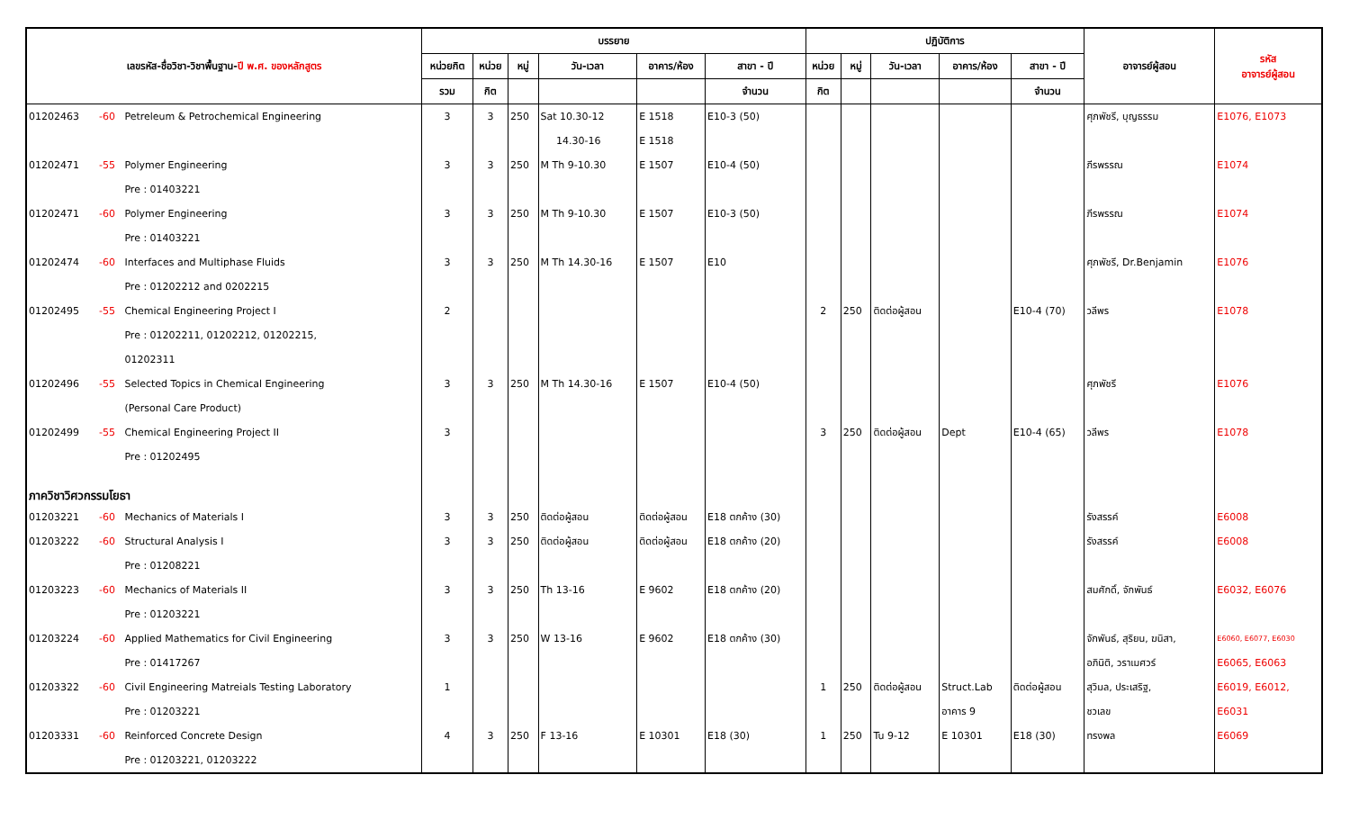| เลขรหัส-ชื่อวิชา-วิชาพื้นฐาน- ปี พ.ศ. ของหลักสูตร | | | บรรยาย | | | | | | ปฏิบัติการ | | | | | อาจารย์ผู้สอน | รหัส อาจารย์ผู้สอน |
| --- | --- | --- | --- | --- | --- | --- | --- | --- | --- | --- | --- | --- | --- | --- | --- |
| | | | หน่วยกิต | หน่วย | หมู่ | วัน-เวลา | อาคาร/ห้อง | สาขา - ปี | หน่วย | หมู่ | วัน-เวลา | อาคาร/ห้อง | สาขา - ปี | | |
| | | | รวม | กิต | | | | จำนวน | กิต | | | | จำนวน | | |
| 01202463 | -60 | Petreleum & Petrochemical Engineering | 3 | 3 | 250 | Sat 10.30-12 | E 1518 | E10-3 (50) | | | | | | ศุภพัชรี, บุญธรรม | E1076, E1073 |
| | | | | | | 14.30-16 | E 1518 | | | | | | | | |
| 01202471 | -55 | Polymer Engineering | 3 | 3 | 250 | M Th 9-10.30 | E 1507 | E10-4 (50) | | | | | | ภีรพรรณ | E1074 |
| | | Pre : 01403221 | | | | | | | | | | | | | |
| 01202471 | -60 | Polymer Engineering | 3 | 3 | 250 | M Th 9-10.30 | E 1507 | E10-3 (50) | | | | | | ภีรพรรณ | E1074 |
| | | Pre : 01403221 | | | | | | | | | | | | | |
| 01202474 | -60 | Interfaces and Multiphase Fluids | 3 | 3 | 250 | M Th 14.30-16 | E 1507 | E10 | | | | | | ศุภพัชรี, Dr.Benjamin | E1076 |
| | | Pre : 01202212 and 0202215 | | | | | | | | | | | | | |
| 01202495 | -55 | Chemical Engineering Project I | 2 | | | | | | 2 | 250 | ติดต่อผู้สอน | | E10-4 (70) | วลีพร | E1078 |
| | | Pre : 01202211, 01202212, 01202215, | | | | | | | | | | | | | |
| | | 01202311 | | | | | | | | | | | | | |
| 01202496 | -55 | Selected Topics in Chemical Engineering | 3 | 3 | 250 | M Th 14.30-16 | E 1507 | E10-4 (50) | | | | | | ศุภพัชรี | E1076 |
| | | (Personal Care Product) | | | | | | | | | | | | | |
| 01202499 | -55 | Chemical Engineering Project II | 3 | | | | | | 3 | 250 | ติดต่อผู้สอน | Dept | E10-4 (65) | วลีพร | E1078 |
| | | Pre : 01202495 | | | | | | | | | | | | | |
| ภาควิชาวิศวกรรมโยธา | | | | | | | | | | | | | | | |
| 01203221 | -60 | Mechanics of Materials I | 3 | 3 | 250 | ติดต่อผู้สอน | ติดต่อผู้สอน | E18 ตกค้าง (30) | | | | | | รังสรรค์ | E6008 |
| 01203222 | -60 | Structural Analysis I | 3 | 3 | 250 | ติดต่อผู้สอน | ติดต่อผู้สอน | E18 ตกค้าง (20) | | | | | | รังสรรค์ | E6008 |
| | | Pre : 01208221 | | | | | | | | | | | | | |
| 01203223 | -60 | Mechanics of Materials II | 3 | 3 | 250 | Th 13-16 | E 9602 | E18 ตกค้าง (20) | | | | | | สมศักดิ์, จักพันธ์ | E6032, E6076 |
| | | Pre : 01203221 | | | | | | | | | | | | | |
| 01203224 | -60 | Applied Mathematics for Civil Engineering | 3 | 3 | 250 | W 13-16 | E 9602 | E18 ตกค้าง (30) | | | | | | จักพันธ์, สุริยน, ฆนิสา, | E6060, E6077, E6030 |
| | | Pre : 01417267 | | | | | | | | | | | | อภินิติ, วราเมศวร์ | E6065, E6063 |
| 01203322 | -60 | Civil Engineering Matreials Testing Laboratory | 1 | | | | | | 1 | 250 | ติดต่อผู้สอน | Struct.Lab | ติดต่อผู้สอน | สุวิมล, ประเสริฐ, | E6019, E6012, |
| | | Pre : 01203221 | | | | | | | | | | อาคาร 9 | | ชวเลข | E6031 |
| 01203331 | -60 | Reinforced Concrete Design | 4 | 3 | 250 | F 13-16 | E 10301 | E18 (30) | 1 | 250 | Tu 9-12 | E 10301 | E18 (30) | ทรงพล | E6069 |
| | | Pre : 01203221, 01203222 | | | | | | | | | | | | | |